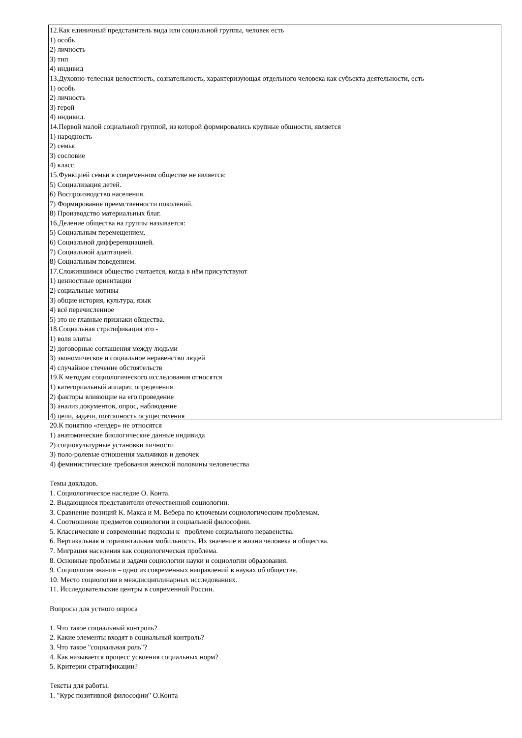12.Как единичный представитель вида или социальной группы, человек есть
1) особь
2) личность
3) тип
4) индивид
13.Духовно-телесная целостность, сознательность, характеризующая отдельного человека как субъекта деятельности, есть
1) особь
2) личность
3) герой
4) индивид.
14.Первой малой социальной группой, из которой формировались крупные общности, является
1) народность
2) семья
3) сословие
4) класс.
15.Функцией семьи в современном обществе не является:
5) Социализация детей.
6) Воспроизводство населения.
7) Формирование преемственности поколений.
8) Производство материальных благ.
16.Деление общества на группы называется:
5) Социальным перемещением.
6) Социальной дифференциацией.
7) Социальной адаптацией.
8) Социальным поведением.
17.Сложившимся общество считается, когда в нём присутствуют
1) ценностные ориентации
2) социальные мотивы
3) общие история, культура, язык
4) всё перечисленное
5) это не главные признаки общества.
18.Социальная стратификация это -
1) воля элиты
2) договорные соглашения между людьми
3) экономическое и социальное неравенство людей
4) случайное стечение обстоятельств
19.К методам социологического исследования относятся
1) категориальный аппарат, определения
2) факторы влияющие на его проведение
3) анализ документов, опрос, наблюдение
4) цели, задачи, поэтапность осуществления
20.К понятию «гендер» не относятся
1) анатомические биологические данные индивида
2) социокультурные установки личности
3) поло-ролевые отношения мальчиков и девочек
4) феминистические требования женской половины человечества
Темы докладов.
1. Социологическое наследие О. Конта.
2. Выдающиеся представители отечественной социологии.
3. Сравнение позиций К. Макса и М. Вебера по ключевым социологическим проблемам.
4. Соотношение предметов социологии и социальной философии.
5. Классические и современные подходы к проблеме социального неравенства.
6. Вертикальная и горизонтальная мобильность. Их значение в жизни человека и общества.
7. Миграция населения как социологическая проблема.
8. Основные проблемы и задачи социологии науки и социологии образования.
9. Социология знания – одно из современных направлений в науках об обществе.
10. Место социологии в междисциплинарных исследованиях.
11. Исследовательские центры в современной России.
Вопросы для устного опроса
1. Что такое социальный контроль?
2. Какие элементы входят в социальный контроль?
3. Что такое "социальная роль"?
4. Как называется процесс усвоения социальных норм?
5. Критерии стратификации?
Тексты для работы.
1. "Курс позитивной философии" О.Конта